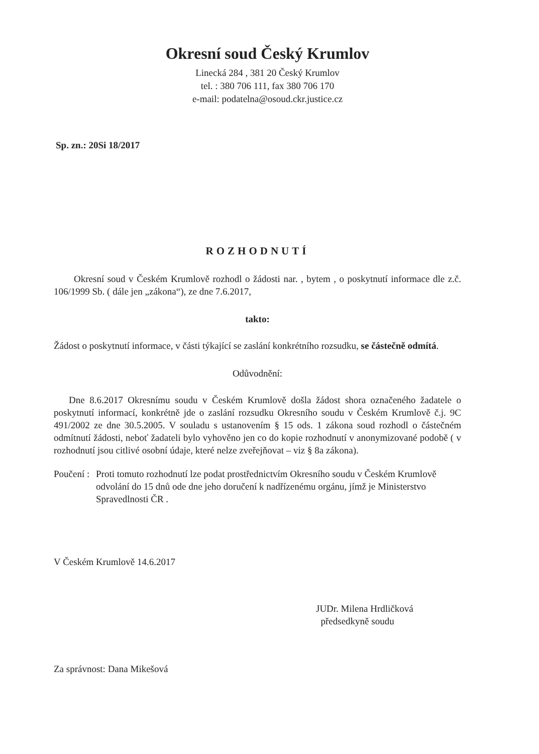Okresní soud Český Krumlov
Linecká 284 , 381 20 Český Krumlov
tel. : 380 706 111, fax 380 706 170
e-mail: podatelna@osoud.ckr.justice.cz
Sp. zn.: 20Si 18/2017
ROZHODNUTÍ
Okresní soud v Českém Krumlově rozhodl o žádosti nar. , bytem , o poskytnutí informace dle z.č. 106/1999 Sb. ( dále jen „zákona“), ze dne 7.6.2017,
takto:
Žádost o poskytnutí informace, v části týkající se zaslání konkrétního rozsudku, se částečně odmítá.
Odůvodnění:
Dne 8.6.2017 Okresnímu soudu v Českém Krumlově došla žádost shora označeného žadatele o poskytnutí informací, konkrétně jde o zaslání rozsudku Okresního soudu v Českém Krumlově č.j. 9C 491/2002 ze dne 30.5.2005. V souladu s ustanovením § 15 ods. 1 zákona soud rozhodl o částečném odmítnutí žádosti, neboť žadateli bylo vyhověno jen co do kopie rozhodnutí v anonymizované podobě ( v rozhodnutí jsou citlivé osobní údaje, které nelze zveřejňovat – viz § 8a zákona).
Poučení :
Proti tomuto rozhodnutí lze podat prostřednictvím Okresního soudu v Českém Krumlově odvolání do 15 dnů ode dne jeho doručení k nadřízenému orgánu, jímž je Ministerstvo Spravedlnosti ČR .
V Českém Krumlově 14.6.2017
JUDr. Milena Hrdličková
předsedkyně soudu
Za správnost: Dana Mikešová